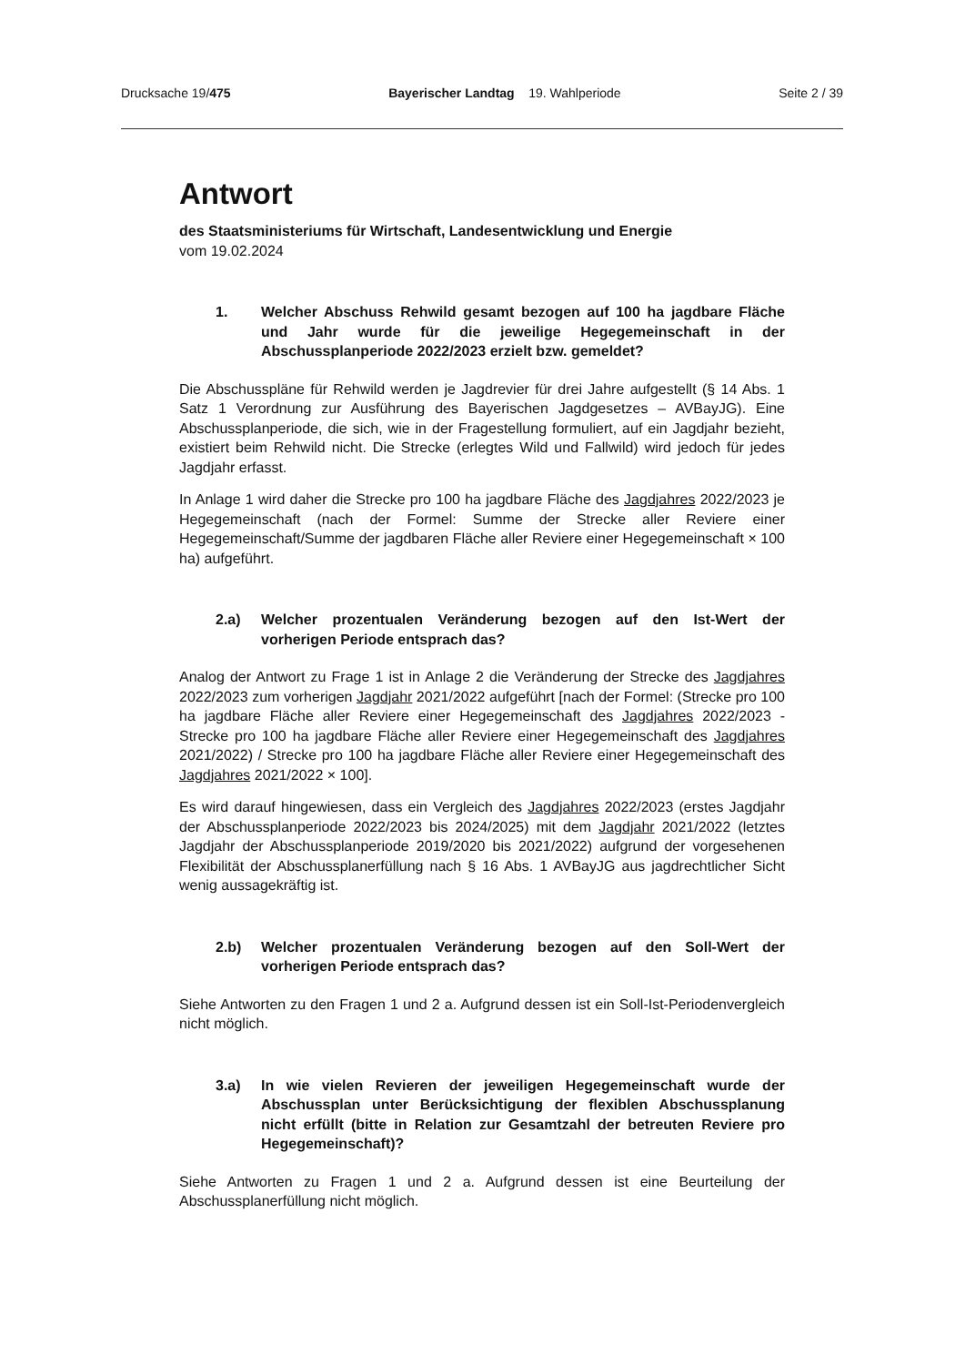Drucksache 19/475 Bayerischer Landtag 19. Wahlperiode Seite 2 / 39
Antwort
des Staatsministeriums für Wirtschaft, Landesentwicklung und Energie
vom 19.02.2024
1. Welcher Abschuss Rehwild gesamt bezogen auf 100 ha jagdbare Fläche und Jahr wurde für die jeweilige Hegegemeinschaft in der Abschussplanperiode 2022/2023 erzielt bzw. gemeldet?
Die Abschusspläne für Rehwild werden je Jagdrevier für drei Jahre aufgestellt (§ 14 Abs. 1 Satz 1 Verordnung zur Ausführung des Bayerischen Jagdgesetzes – AVBayJG). Eine Abschussplanperiode, die sich, wie in der Fragestellung formuliert, auf ein Jagdjahr bezieht, existiert beim Rehwild nicht. Die Strecke (erlegtes Wild und Fallwild) wird jedoch für jedes Jagdjahr erfasst.
In Anlage 1 wird daher die Strecke pro 100 ha jagdbare Fläche des Jagdjahres 2022/2023 je Hegegemeinschaft (nach der Formel: Summe der Strecke aller Reviere einer Hegegemeinschaft/Summe der jagdbaren Fläche aller Reviere einer Hegegemeinschaft × 100 ha) aufgeführt.
2.a) Welcher prozentualen Veränderung bezogen auf den Ist-Wert der vorherigen Periode entsprach das?
Analog der Antwort zu Frage 1 ist in Anlage 2 die Veränderung der Strecke des Jagdjahres 2022/2023 zum vorherigen Jagdjahr 2021/2022 aufgeführt [nach der Formel: (Strecke pro 100 ha jagdbare Fläche aller Reviere einer Hegegemeinschaft des Jagdjahres 2022/2023 - Strecke pro 100 ha jagdbare Fläche aller Reviere einer Hegegemeinschaft des Jagdjahres 2021/2022) / Strecke pro 100 ha jagdbare Fläche aller Reviere einer Hegegemeinschaft des Jagdjahres 2021/2022 × 100].
Es wird darauf hingewiesen, dass ein Vergleich des Jagdjahres 2022/2023 (erstes Jagdjahr der Abschussplanperiode 2022/2023 bis 2024/2025) mit dem Jagdjahr 2021/2022 (letztes Jagdjahr der Abschussplanperiode 2019/2020 bis 2021/2022) aufgrund der vorgesehenen Flexibilität der Abschussplanerfüllung nach § 16 Abs. 1 AVBayJG aus jagdrechtlicher Sicht wenig aussagekräftig ist.
2.b) Welcher prozentualen Veränderung bezogen auf den Soll-Wert der vorherigen Periode entsprach das?
Siehe Antworten zu den Fragen 1 und 2 a. Aufgrund dessen ist ein Soll-Ist-Periodenvergleich nicht möglich.
3.a) In wie vielen Revieren der jeweiligen Hegegemeinschaft wurde der Abschussplan unter Berücksichtigung der flexiblen Abschussplanung nicht erfüllt (bitte in Relation zur Gesamtzahl der betreuten Reviere pro Hegegemeinschaft)?
Siehe Antworten zu Fragen 1 und 2 a. Aufgrund dessen ist eine Beurteilung der Abschussplanerfüllung nicht möglich.